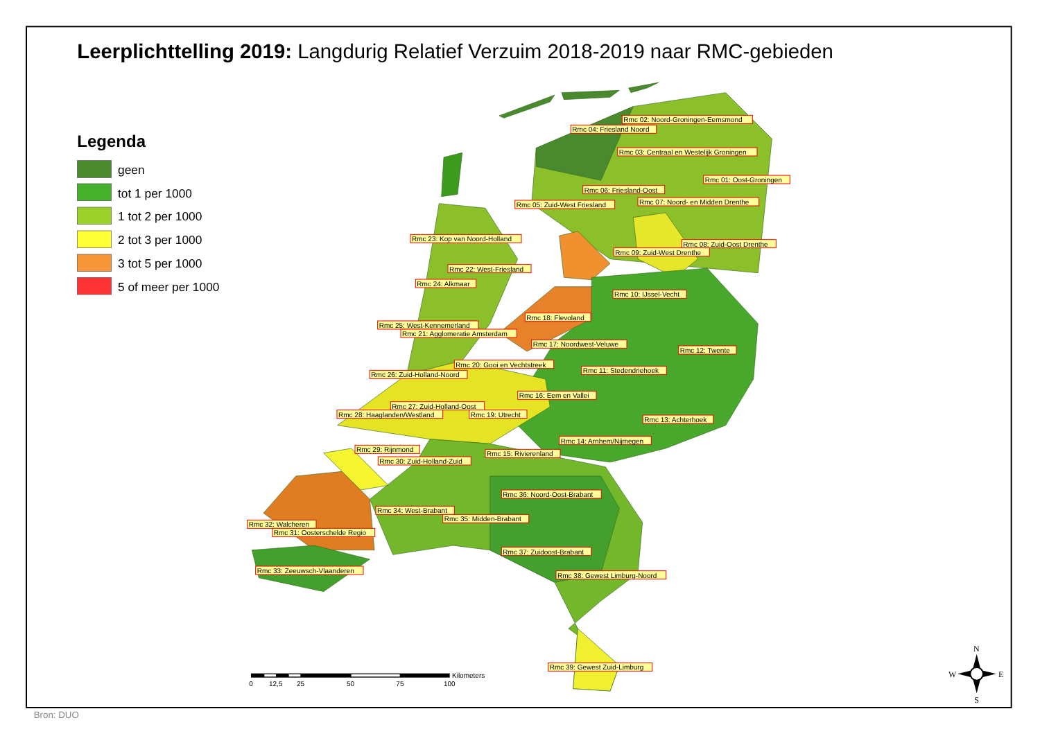Leerplichttelling 2019: Langdurig Relatief Verzuim 2018-2019 naar RMC-gebieden
Legenda
geen
tot 1 per 1000
1 tot 2 per 1000
2 tot 3 per 1000
3 tot 5 per 1000
5 of meer per 1000
Rmc 02: Noord-Groningen-Eemsmond
Rmc 04: Friesland Noord
Rmc 03: Centraal en Westelijk Groningen
Rmc 01: Oost-Groningen
Rmc 06: Friesland-Oost
Rmc 07: Noord- en Midden Drenthe
Rmc 05: Zuid-West Friesland
Rmc 23: Kop van Noord-Holland
Rmc 08: Zuid-Oost Drenthe
Rmc 09: Zuid-West Drenthe
Rmc 22: West-Friesland
Rmc 24: Alkmaar
Rmc 10: IJssel-Vecht
Rmc 18: Flevoland
Rmc 25: West-Kennemerland
Rmc 21: Agglomeratie Amsterdam
Rmc 17: Noordwest-Veluwe
Rmc 12: Twente
Rmc 20: Gooi en Vechtstreek
Rmc 11: Stedendriehoek
Rmc 26: Zuid-Holland-Noord
Rmc 16: Eem en Vallei
Rmc 27: Zuid-Holland-Oost
Rmc 28: Haaglanden/Westland
Rmc 19: Utrecht
Rmc 13: Achterhoek
Rmc 14: Arnhem/Nijmegen
Rmc 29: Rijnmond
Rmc 15: Rivierenland
Rmc 30: Zuid-Holland-Zuid
Rmc 36: Noord-Oost-Brabant
Rmc 34: West-Brabant
Rmc 35: Midden-Brabant
Rmc 32: Walcheren
Rmc 31: Oosterschelde Regio
Rmc 37: Zuidoost-Brabant
Rmc 33: Zeeuwsch-Vlaanderen
Rmc 38: Gewest Limburg-Noord
Rmc 39: Gewest Zuid-Limburg
Kilometers
0
12,5
25
50
75
100
N
W
E
S
Bron: DUO